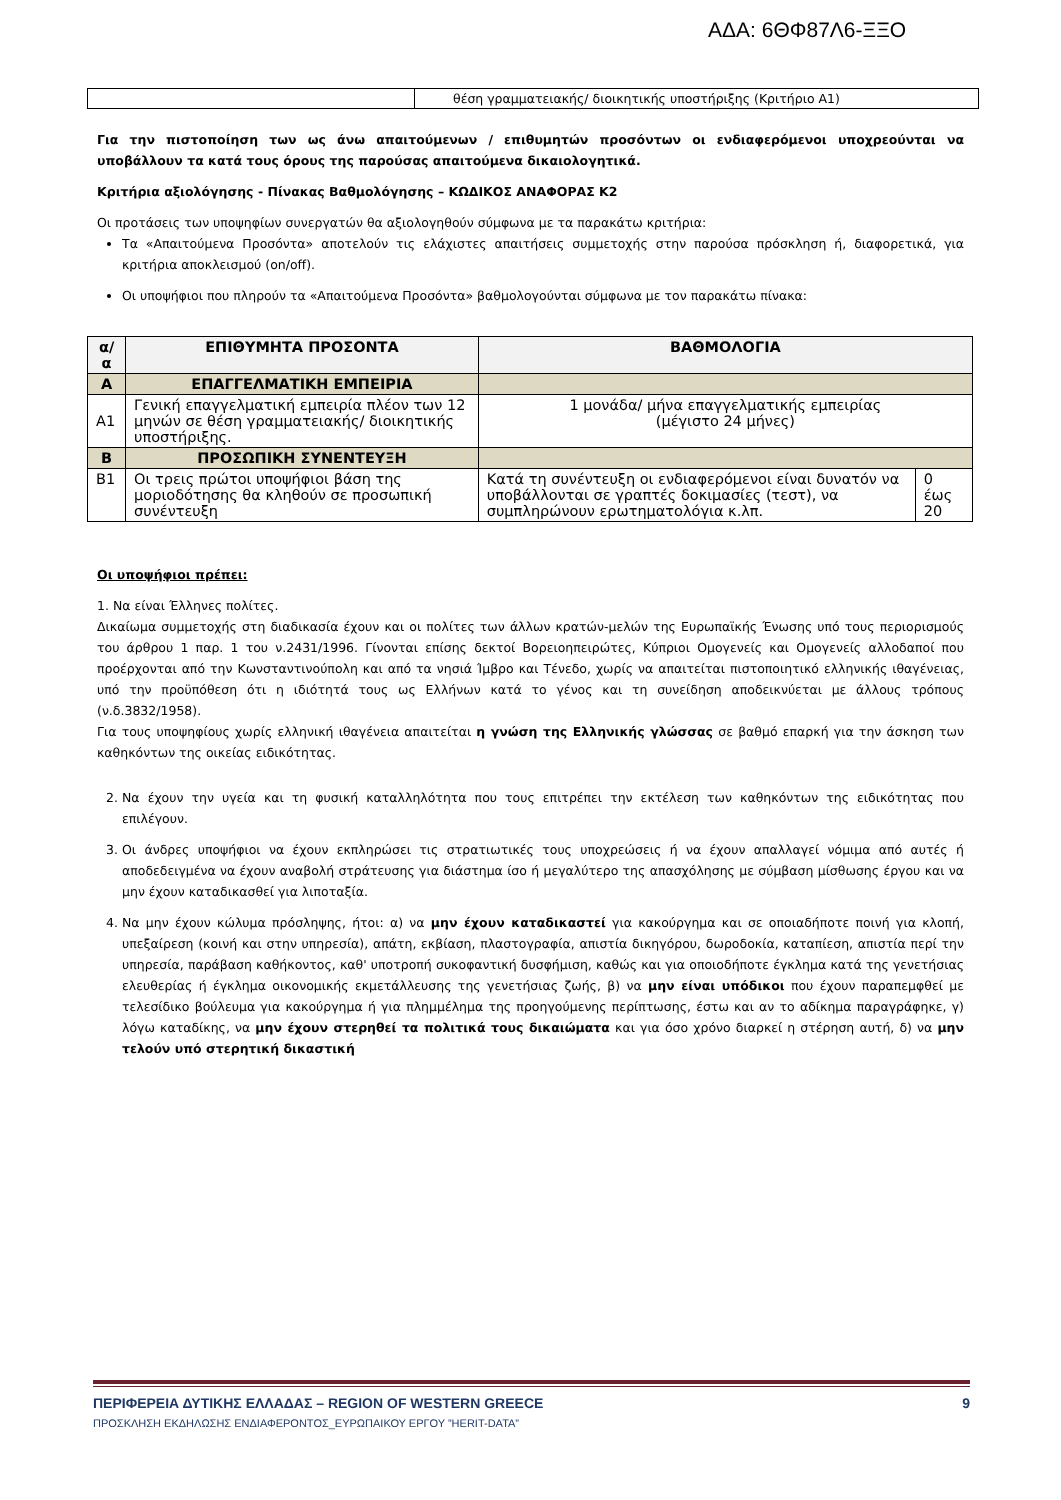ΑΔΑ: 6ΘΦ87Λ6-ΞΞΟ
| | θέση γραμματειακής/ διοικητικής υποστήριξης (Κριτήριο Α1) |
Για την πιστοποίηση των ως άνω απαιτούμενων / επιθυμητών προσόντων οι ενδιαφερόμενοι υποχρεούνται να υποβάλλουν τα κατά τους όρους της παρούσας απαιτούμενα δικαιολογητικά.
Κριτήρια αξιολόγησης - Πίνακας Βαθμολόγησης – ΚΩΔΙΚΟΣ ΑΝΑΦΟΡΑΣ Κ2
Οι προτάσεις των υποψηφίων συνεργατών θα αξιολογηθούν σύμφωνα με τα παρακάτω κριτήρια:
Τα «Απαιτούμενα Προσόντα» αποτελούν τις ελάχιστες απαιτήσεις συμμετοχής στην παρούσα πρόσκληση ή, διαφορετικά, για κριτήρια αποκλεισμού (on/off).
Οι υποψήφιοι που πληρούν τα «Απαιτούμενα Προσόντα» βαθμολογούνται σύμφωνα με τον παρακάτω πίνακα:
| α/α | ΕΠΙΘΥΜΗΤΑ ΠΡΟΣΟΝΤΑ | ΒΑΘΜΟΛΟΓΙΑ | |
| --- | --- | --- | --- |
| Α | ΕΠΑΓΓΕΛΜΑΤΙΚΗ ΕΜΠΕΙΡΙΑ | | |
| Α1 | Γενική επαγγελματική εμπειρία πλέον των 12 μηνών σε θέση γραμματειακής/ διοικητικής υποστήριξης. | 1 μονάδα/ μήνα επαγγελματικής εμπειρίας (μέγιστο 24 μήνες) | |
| Β | ΠΡΟΣΩΠΙΚΗ ΣΥΝΕΝΤΕΥΞΗ | | |
| Β1 | Οι τρεις πρώτοι υποψήφιοι βάση της μοριοδότησης θα κληθούν σε προσωπική συνέντευξη | Κατά τη συνέντευξη οι ενδιαφερόμενοι είναι δυνατόν να υποβάλλονται σε γραπτές δοκιμασίες (τεστ), να συμπληρώνουν ερωτηματολόγια κ.λπ. | 0 έως 20 |
Οι υποψήφιοι πρέπει:
1. Να είναι Έλληνες πολίτες.
Δικαίωμα συμμετοχής στη διαδικασία έχουν και οι πολίτες των άλλων κρατών-μελών της Ευρωπαϊκής Ένωσης υπό τους περιορισμούς του άρθρου 1 παρ. 1 του ν.2431/1996. Γίνονται επίσης δεκτοί Βορειοηπειρώτες, Κύπριοι Ομογενείς και Ομογενείς αλλοδαποί που προέρχονται από την Κωνσταντινούπολη και από τα νησιά Ίμβρο και Τένεδο, χωρίς να απαιτείται πιστοποιητικό ελληνικής ιθαγένειας, υπό την προϋπόθεση ότι η ιδιότητά τους ως Ελλήνων κατά το γένος και τη συνείδηση αποδεικνύεται με άλλους τρόπους (ν.δ.3832/1958).
Για τους υποψηφίους χωρίς ελληνική ιθαγένεια απαιτείται η γνώση της Ελληνικής γλώσσας σε βαθμό επαρκή για την άσκηση των καθηκόντων της οικείας ειδικότητας.
2. Να έχουν την υγεία και τη φυσική καταλληλότητα που τους επιτρέπει την εκτέλεση των καθηκόντων της ειδικότητας που επιλέγουν.
3. Οι άνδρες υποψήφιοι να έχουν εκπληρώσει τις στρατιωτικές τους υποχρεώσεις ή να έχουν απαλλαγεί νόμιμα από αυτές ή αποδεδειγμένα να έχουν αναβολή στράτευσης για διάστημα ίσο ή μεγαλύτερο της απασχόλησης με σύμβαση μίσθωσης έργου και να μην έχουν καταδικασθεί για λιποταξία.
4. Να μην έχουν κώλυμα πρόσληψης, ήτοι: α) να μην έχουν καταδικαστεί για κακούργημα και σε οποιαδήποτε ποινή για κλοπή, υπεξαίρεση (κοινή και στην υπηρεσία), απάτη, εκβίαση, πλαστογραφία, απιστία δικηγόρου, δωροδοκία, καταπίεση, απιστία περί την υπηρεσία, παράβαση καθήκοντος, καθ' υποτροπή συκοφαντική δυσφήμιση, καθώς και για οποιοδήποτε έγκλημα κατά της γενετήσιας ελευθερίας ή έγκλημα οικονομικής εκμετάλλευσης της γενετήσιας ζωής, β) να μην είναι υπόδικοι που έχουν παραπεμφθεί με τελεσίδικο βούλευμα για κακούργημα ή για πλημμέλημα της προηγούμενης περίπτωσης, έστω και αν το αδίκημα παραγράφηκε, γ) λόγω καταδίκης, να μην έχουν στερηθεί τα πολιτικά τους δικαιώματα και για όσο χρόνο διαρκεί η στέρηση αυτή, δ) να μην τελούν υπό στερητική δικαστική
ΠΕΡΙΦΕΡΕΙΑ ΔΥΤΙΚΗΣ ΕΛΛΑΔΑΣ – REGION OF WESTERN GREECE 9
ΠΡΟΣΚΛΗΣΗ ΕΚΔΗΛΩΣΗΣ ΕΝΔΙΑΦΕΡΟΝΤΟΣ_ΕΥΡΩΠΑΙΚΟΥ ΕΡΓΟΥ ”HERIT-DATA”